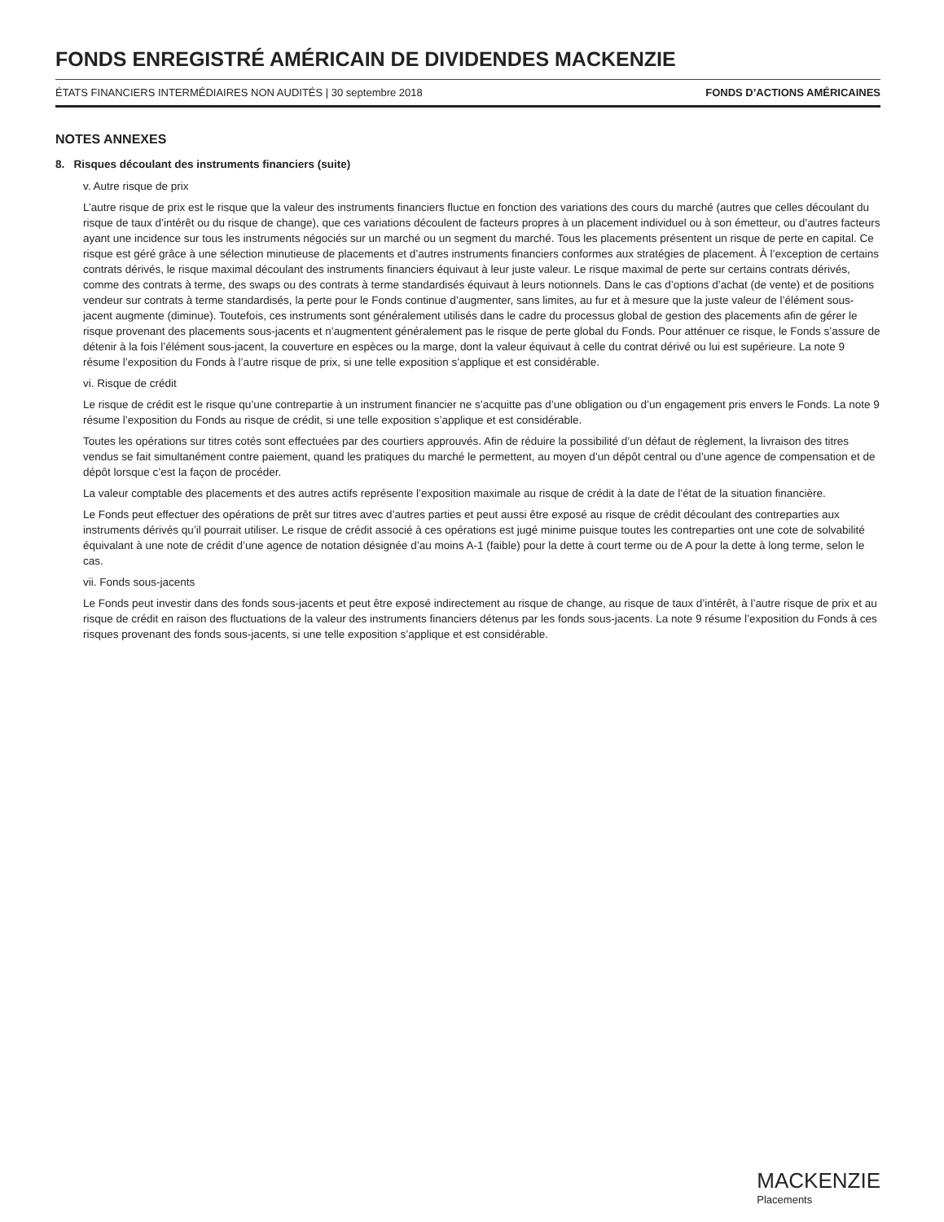FONDS ENREGISTRÉ AMÉRICAIN DE DIVIDENDES MACKENZIE
ÉTATS FINANCIERS INTERMÉDIAIRES NON AUDITÉS | 30 septembre 2018 FONDS D’ACTIONS AMÉRICAINES
NOTES ANNEXES
8. Risques découlant des instruments financiers (suite)
v. Autre risque de prix
L’autre risque de prix est le risque que la valeur des instruments financiers fluctue en fonction des variations des cours du marché (autres que celles découlant du risque de taux d’intérêt ou du risque de change), que ces variations découlent de facteurs propres à un placement individuel ou à son émetteur, ou d’autres facteurs ayant une incidence sur tous les instruments négociés sur un marché ou un segment du marché. Tous les placements présentent un risque de perte en capital. Ce risque est géré grâce à une sélection minutieuse de placements et d’autres instruments financiers conformes aux stratégies de placement. À l’exception de certains contrats dérivés, le risque maximal découlant des instruments financiers équivaut à leur juste valeur. Le risque maximal de perte sur certains contrats dérivés, comme des contrats à terme, des swaps ou des contrats à terme standardisés équivaut à leurs notionnels. Dans le cas d’options d’achat (de vente) et de positions vendeur sur contrats à terme standardisés, la perte pour le Fonds continue d’augmenter, sans limites, au fur et à mesure que la juste valeur de l’élément sous-jacent augmente (diminue). Toutefois, ces instruments sont généralement utilisés dans le cadre du processus global de gestion des placements afin de gérer le risque provenant des placements sous-jacents et n’augmentent généralement pas le risque de perte global du Fonds. Pour atténuer ce risque, le Fonds s’assure de détenir à la fois l’élément sous-jacent, la couverture en espèces ou la marge, dont la valeur équivaut à celle du contrat dérivé ou lui est supérieure. La note 9 résume l’exposition du Fonds à l’autre risque de prix, si une telle exposition s’applique et est considérable.
vi. Risque de crédit
Le risque de crédit est le risque qu’une contrepartie à un instrument financier ne s’acquitte pas d’une obligation ou d’un engagement pris envers le Fonds. La note 9 résume l’exposition du Fonds au risque de crédit, si une telle exposition s’applique et est considérable.
Toutes les opérations sur titres cotés sont effectuées par des courtiers approuvés. Afin de réduire la possibilité d’un défaut de règlement, la livraison des titres vendus se fait simultanément contre paiement, quand les pratiques du marché le permettent, au moyen d’un dépôt central ou d’une agence de compensation et de dépôt lorsque c’est la façon de procéder.
La valeur comptable des placements et des autres actifs représente l’exposition maximale au risque de crédit à la date de l’état de la situation financière.
Le Fonds peut effectuer des opérations de prêt sur titres avec d’autres parties et peut aussi être exposé au risque de crédit découlant des contreparties aux instruments dérivés qu’il pourrait utiliser. Le risque de crédit associé à ces opérations est jugé minime puisque toutes les contreparties ont une cote de solvabilité équivalant à une note de crédit d’une agence de notation désignée d’au moins A-1 (faible) pour la dette à court terme ou de A pour la dette à long terme, selon le cas.
vii. Fonds sous-jacents
Le Fonds peut investir dans des fonds sous-jacents et peut être exposé indirectement au risque de change, au risque de taux d’intérêt, à l’autre risque de prix et au risque de crédit en raison des fluctuations de la valeur des instruments financiers détenus par les fonds sous-jacents. La note 9 résume l’exposition du Fonds à ces risques provenant des fonds sous-jacents, si une telle exposition s’applique et est considérable.
MACKENZIE
Placements